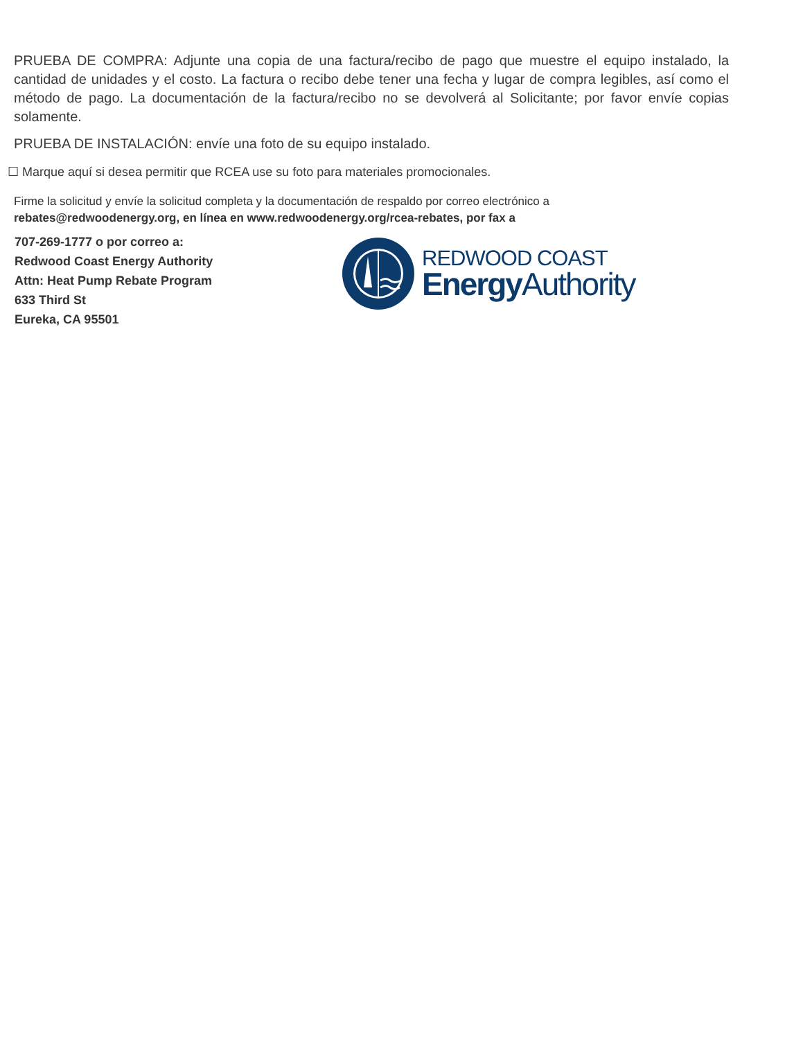PRUEBA DE COMPRA: Adjunte una copia de una factura/recibo de pago que muestre el equipo instalado, la cantidad de unidades y el costo. La factura o recibo debe tener una fecha y lugar de compra legibles, así como el método de pago. La documentación de la factura/recibo no se devolverá al Solicitante; por favor envíe copias solamente.
PRUEBA DE INSTALACIÓN: envíe una foto de su equipo instalado.
☐ Marque aquí si desea permitir que RCEA use su foto para materiales promocionales.
Firme la solicitud y envíe la solicitud completa y la documentación de respaldo por correo electrónico a
rebates@redwoodenergy.org, en línea en www.redwoodenergy.org/rcea-rebates, por fax a
707-269-1777 o por correo a:
Redwood Coast Energy Authority
Attn: Heat Pump Rebate Program
633 Third St
Eureka, CA 95501
REDWOOD COAST
Energy Authority